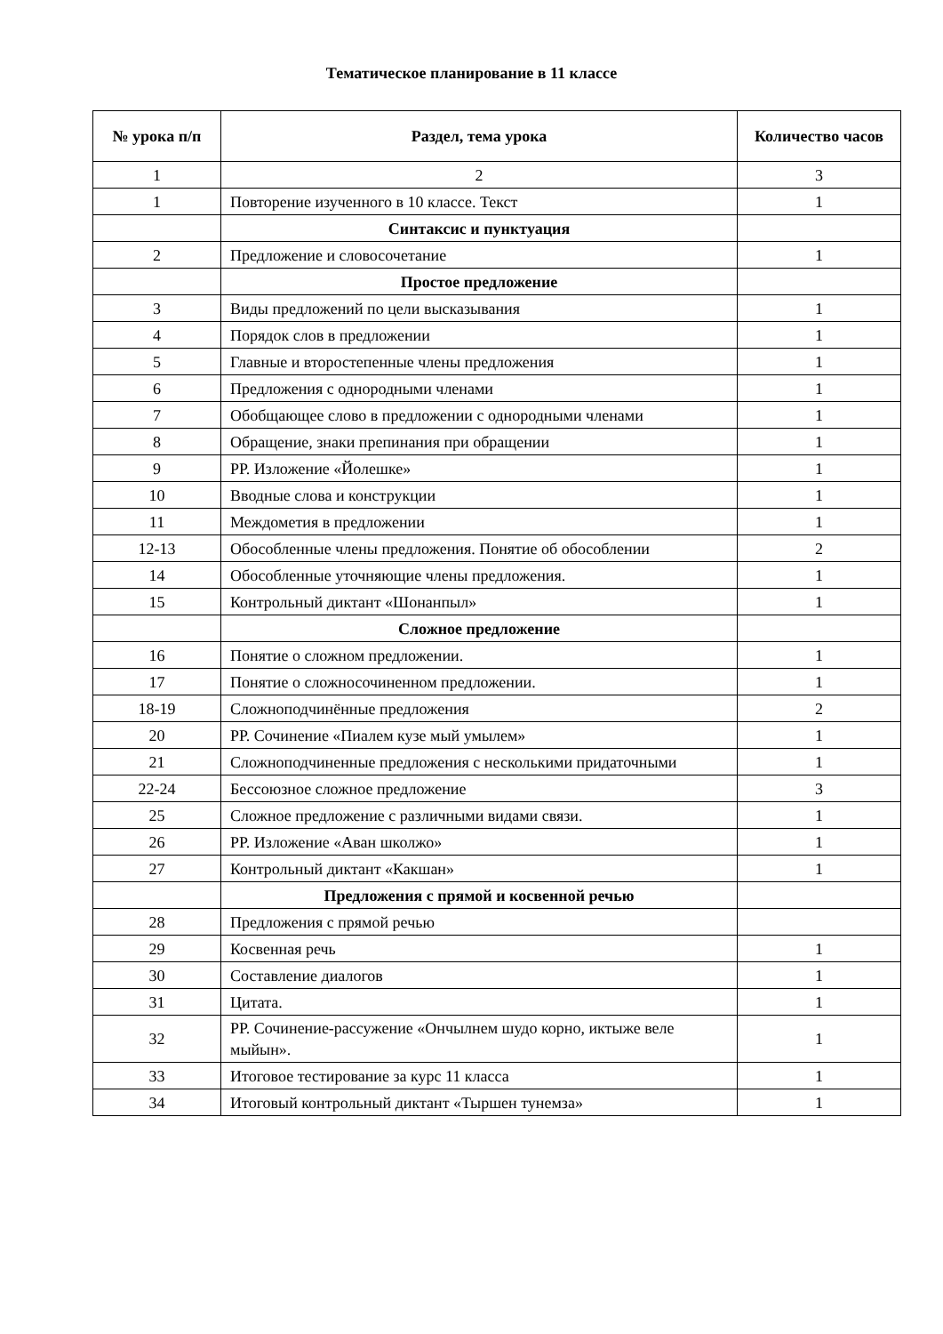Тематическое планирование в 11 классе
| № урока п/п | Раздел, тема урока | Количество часов |
| --- | --- | --- |
| 1 | 2 | 3 |
| 1 | Повторение изученного в 10 классе. Текст | 1 |
| | Синтаксис и пунктуация | |
| 2 | Предложение и словосочетание | 1 |
| | Простое предложение | |
| 3 | Виды предложений по цели высказывания | 1 |
| 4 | Порядок слов в предложении | 1 |
| 5 | Главные и второстепенные члены предложения | 1 |
| 6 | Предложения с однородными членами | 1 |
| 7 | Обобщающее слово в предложении с однородными членами | 1 |
| 8 | Обращение, знаки препинания при обращении | 1 |
| 9 | РР. Изложение «Йолешке» | 1 |
| 10 | Вводные слова и конструкции | 1 |
| 11 | Междометия в предложении | 1 |
| 12-13 | Обособленные члены предложения. Понятие об обособлении | 2 |
| 14 | Обособленные уточняющие члены предложения. | 1 |
| 15 | Контрольный диктант «Шонанпыл» | 1 |
| | Сложное предложение | |
| 16 | Понятие о сложном предложении. | 1 |
| 17 | Понятие о сложносочиненном предложении. | 1 |
| 18-19 | Сложноподчинённые предложения | 2 |
| 20 | РР. Сочинение «Пиалем кузе мый умылем» | 1 |
| 21 | Сложноподчиненные предложения с несколькими придаточными | 1 |
| 22-24 | Бессоюзное сложное предложение | 3 |
| 25 | Сложное предложение с различными видами связи. | 1 |
| 26 | РР. Изложение «Аван школжо» | 1 |
| 27 | Контрольный диктант «Какшан» | 1 |
| | Предложения с прямой и косвенной речью | |
| 28 | Предложения с прямой речью | |
| 29 | Косвенная речь | 1 |
| 30 | Составление диалогов | 1 |
| 31 | Цитата. | 1 |
| 32 | РР. Сочинение-рассужение «Ончылнем шудо корно, иктыже веле мыйын». | 1 |
| 33 | Итоговое тестирование за курс 11 класса | 1 |
| 34 | Итоговый контрольный диктант «Тыршен тунемза» | 1 |